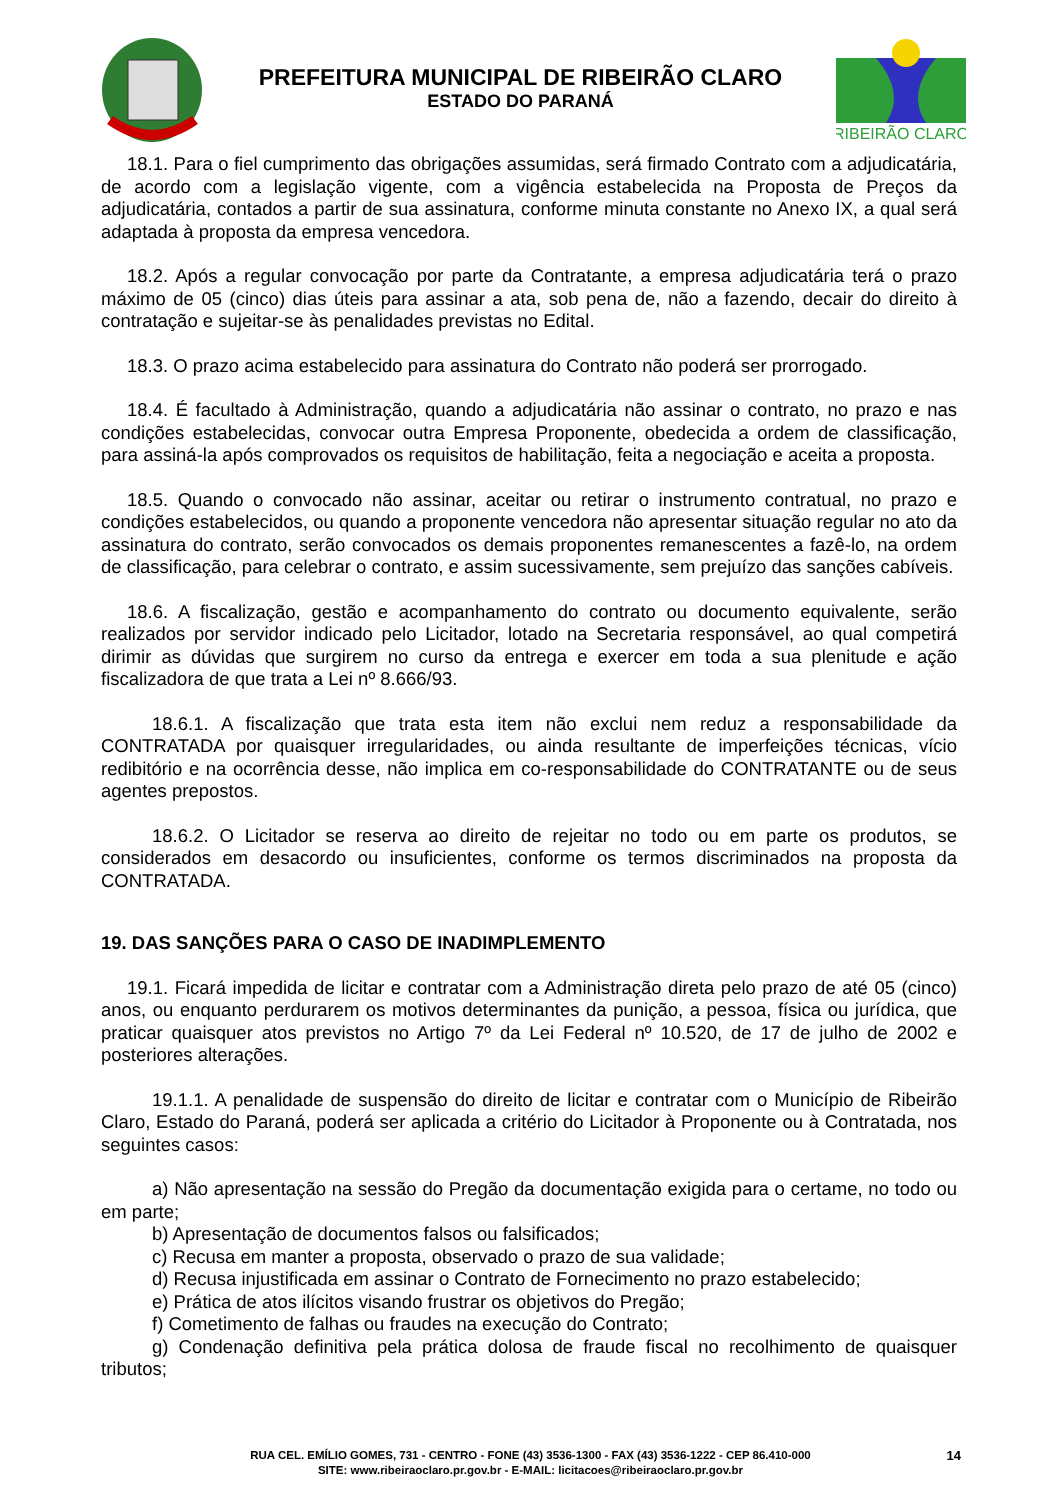PREFEITURA MUNICIPAL DE RIBEIRÃO CLARO
ESTADO DO PARANÁ
RIBEIRÃO CLARO
18.1. Para o fiel cumprimento das obrigações assumidas, será firmado Contrato com a adjudicatária, de acordo com a legislação vigente, com a vigência estabelecida na Proposta de Preços da adjudicatária, contados a partir de sua assinatura, conforme minuta constante no Anexo IX, a qual será adaptada à proposta da empresa vencedora.
18.2. Após a regular convocação por parte da Contratante, a empresa adjudicatária terá o prazo máximo de 05 (cinco) dias úteis para assinar a ata, sob pena de, não a fazendo, decair do direito à contratação e sujeitar-se às penalidades previstas no Edital.
18.3. O prazo acima estabelecido para assinatura do Contrato não poderá ser prorrogado.
18.4. É facultado à Administração, quando a adjudicatária não assinar o contrato, no prazo e nas condições estabelecidas, convocar outra Empresa Proponente, obedecida a ordem de classificação, para assiná-la após comprovados os requisitos de habilitação, feita a negociação e aceita a proposta.
18.5. Quando o convocado não assinar, aceitar ou retirar o instrumento contratual, no prazo e condições estabelecidos, ou quando a proponente vencedora não apresentar situação regular no ato da assinatura do contrato, serão convocados os demais proponentes remanescentes a fazê-lo, na ordem de classificação, para celebrar o contrato, e assim sucessivamente, sem prejuízo das sanções cabíveis.
18.6. A fiscalização, gestão e acompanhamento do contrato ou documento equivalente, serão realizados por servidor indicado pelo Licitador, lotado na Secretaria responsável, ao qual competirá dirimir as dúvidas que surgirem no curso da entrega e exercer em toda a sua plenitude e ação fiscalizadora de que trata a Lei nº 8.666/93.
18.6.1. A fiscalização que trata esta item não exclui nem reduz a responsabilidade da CONTRATADA por quaisquer irregularidades, ou ainda resultante de imperfeições técnicas, vício redibitório e na ocorrência desse, não implica em co-responsabilidade do CONTRATANTE ou de seus agentes prepostos.
18.6.2. O Licitador se reserva ao direito de rejeitar no todo ou em parte os produtos, se considerados em desacordo ou insuficientes, conforme os termos discriminados na proposta da CONTRATADA.
19. DAS SANÇÕES PARA O CASO DE INADIMPLEMENTO
19.1. Ficará impedida de licitar e contratar com a Administração direta pelo prazo de até 05 (cinco) anos, ou enquanto perdurarem os motivos determinantes da punição, a pessoa, física ou jurídica, que praticar quaisquer atos previstos no Artigo 7º da Lei Federal nº 10.520, de 17 de julho de 2002 e posteriores alterações.
19.1.1. A penalidade de suspensão do direito de licitar e contratar com o Município de Ribeirão Claro, Estado do Paraná, poderá ser aplicada a critério do Licitador à Proponente ou à Contratada, nos seguintes casos:
a) Não apresentação na sessão do Pregão da documentação exigida para o certame, no todo ou em parte;
b) Apresentação de documentos falsos ou falsificados;
c) Recusa em manter a proposta, observado o prazo de sua validade;
d) Recusa injustificada em assinar o Contrato de Fornecimento no prazo estabelecido;
e) Prática de atos ilícitos visando frustrar os objetivos do Pregão;
f) Cometimento de falhas ou fraudes na execução do Contrato;
g) Condenação definitiva pela prática dolosa de fraude fiscal no recolhimento de quaisquer tributos;
RUA CEL. EMÍLIO GOMES, 731 - CENTRO - FONE (43) 3536-1300 - FAX (43) 3536-1222 - CEP 86.410-000
SITE: www.ribeiraoclaro.pr.gov.br - E-MAIL: licitacoes@ribeiraoclaro.pr.gov.br
14